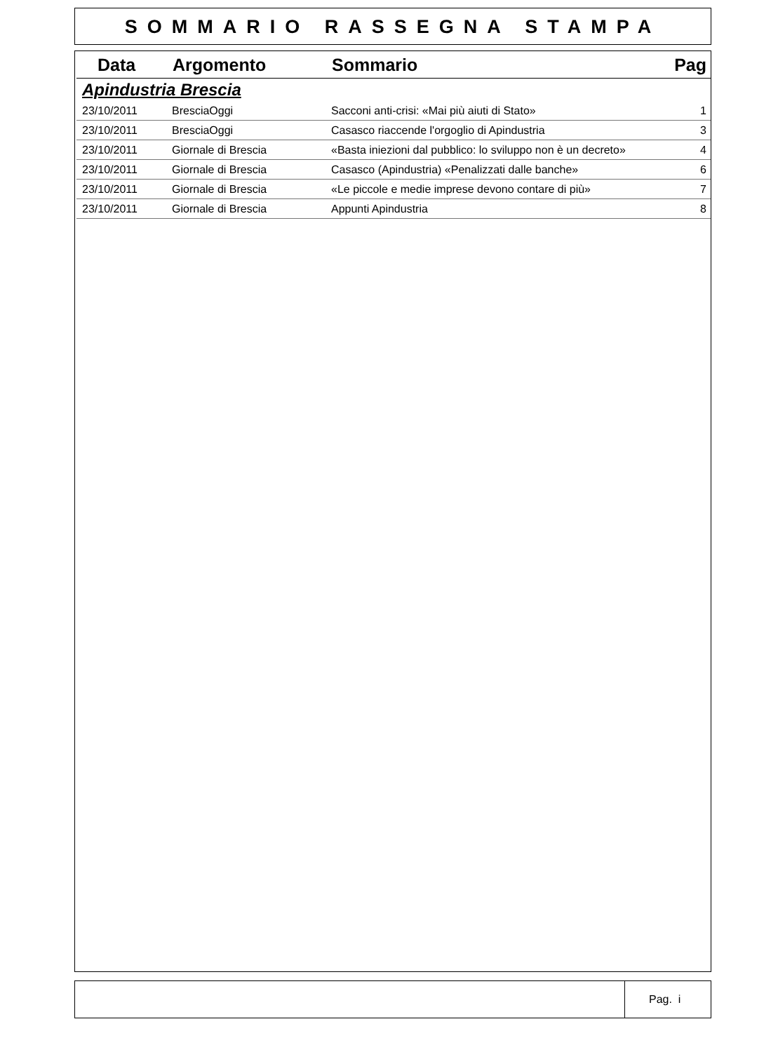SOMMARIO RASSEGNA STAMPA
| Data | Argomento | Sommario | Pag |
| --- | --- | --- | --- |
| Apindustria Brescia | | | |
| 23/10/2011 | BresciaOggi | Sacconi anti-crisi: «Mai più aiuti di Stato» | 1 |
| 23/10/2011 | BresciaOggi | Casasco riaccende l'orgoglio di Apindustria | 3 |
| 23/10/2011 | Giornale di Brescia | «Basta iniezioni dal pubblico: lo sviluppo non è un decreto» | 4 |
| 23/10/2011 | Giornale di Brescia | Casasco (Apindustria) «Penalizzati dalle banche» | 6 |
| 23/10/2011 | Giornale di Brescia | «Le piccole e medie imprese devono contare di più» | 7 |
| 23/10/2011 | Giornale di Brescia | Appunti Apindustria | 8 |
Pag. i